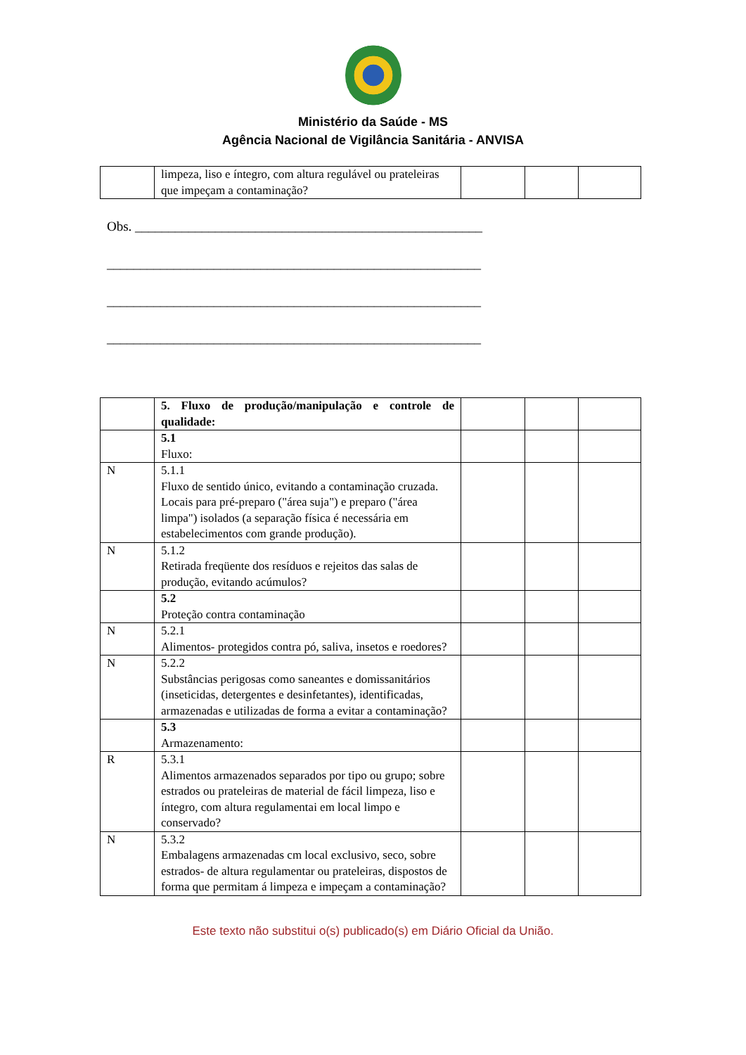Ministério da Saúde - MS
Agência Nacional de Vigilância Sanitária - ANVISA
| | limpeza, liso e íntegro, com altura regulável ou prateleiras que impeçam a contaminação? | | | |
Obs. ____________________________________________________
________________________________________________________
________________________________________________________
________________________________________________________
| | 5. Fluxo de produção/manipulação e controle de qualidade: | | | |
| | 5.1 Fluxo: | | | |
| N | 5.1.1 Fluxo de sentido único, evitando a contaminação cruzada. Locais para pré-preparo ("área suja") e preparo ("área limpa") isolados (a separação física é necessária em estabelecimentos com grande produção). | | | |
| N | 5.1.2 Retirada freqüente dos resíduos e rejeitos das salas de produção, evitando acúmulos? | | | |
| | 5.2 Proteção contra contaminação | | | |
| N | 5.2.1 Alimentos- protegidos contra pó, saliva, insetos e roedores? | | | |
| N | 5.2.2 Substâncias perigosas como saneantes e domissanitários (inseticidas, detergentes e desinfetantes), identificadas, armazenadas e utilizadas de forma a evitar a contaminação? | | | |
| | 5.3 Armazenamento: | | | |
| R | 5.3.1 Alimentos armazenados separados por tipo ou grupo; sobre estrados ou prateleiras de material de fácil limpeza, liso e íntegro, com altura regulamentai em local limpo e conservado? | | | |
| N | 5.3.2 Embalagens armazenadas cm local exclusivo, seco, sobre estrados- de altura regulamentar ou prateleiras, dispostos de forma que permitam á limpeza e impeçam a contaminação? | | | |
Este texto não substitui o(s) publicado(s) em Diário Oficial da União.